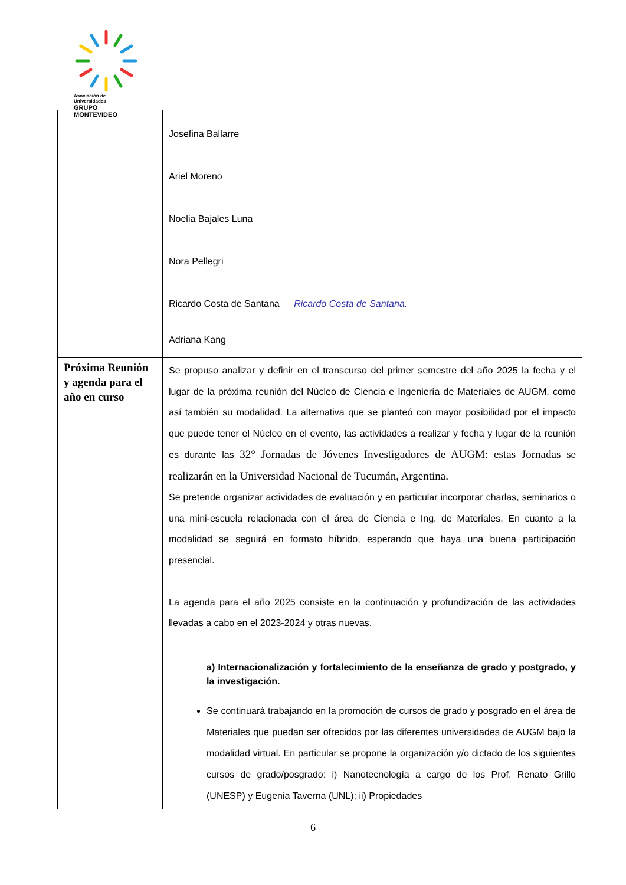Asociación de Universidades
GRUPO MONTEVIDEO
| | Josefina Ballarre Ariel Moreno Noelia Bajales Luna Nora Pellegri Ricardo Costa de Santana Ricardo Costa de Santana. Adriana Kang |
| Próxima Reunión y agenda para el año en curso | Se propuso analizar y definir en el transcurso del primer semestre del año 2025 la fecha y el lugar de la próxima reunión del Núcleo de Ciencia e Ingeniería de Materiales de AUGM, como así también su modalidad. La alternativa que se planteó con mayor posibilidad por el impacto que puede tener el Núcleo en el evento, las actividades a realizar y fecha y lugar de la reunión es durante las 32° Jornadas de Jóvenes Investigadores de AUGM: estas Jornadas se realizarán en la Universidad Nacional de Tucumán, Argentina. Se pretende organizar actividades de evaluación y en particular incorporar charlas, seminarios o una mini-escuela relacionada con el área de Ciencia e Ing. de Materiales. En cuanto a la modalidad se seguirá en formato híbrido, esperando que haya una buena participación presencial. La agenda para el año 2025 consiste en la continuación y profundización de las actividades llevadas a cabo en el 2023-2024 y otras nuevas. a) Internacionalización y fortalecimiento de la enseñanza de grado y postgrado, y la investigación. Se continuará trabajando en la promoción de cursos de grado y posgrado en el área de Materiales que puedan ser ofrecidos por las diferentes universidades de AUGM bajo la modalidad virtual. En particular se propone la organización y/o dictado de los siguientes cursos de grado/posgrado: i) Nanotecnología a cargo de los Prof. Renato Grillo (UNESP) y Eugenia Taverna (UNL); ii) Propiedades |
6